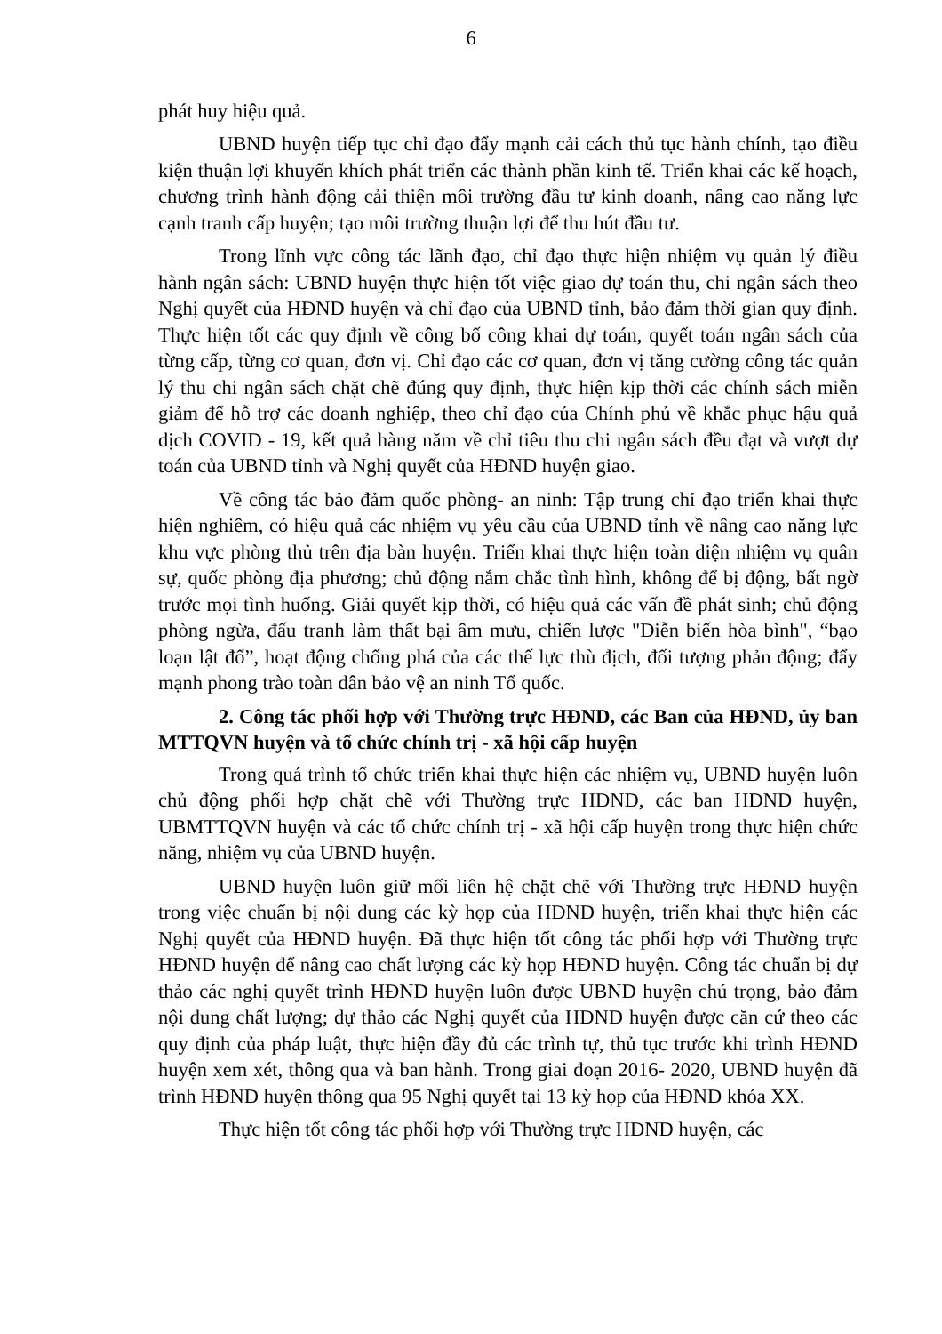6
phát huy hiệu quả.
UBND huyện tiếp tục chỉ đạo đẩy mạnh cải cách thủ tục hành chính, tạo điều kiện thuận lợi khuyến khích phát triển các thành phần kinh tế. Triển khai các kế hoạch, chương trình hành động cải thiện môi trường đầu tư kinh doanh, nâng cao năng lực cạnh tranh cấp huyện; tạo môi trường thuận lợi để thu hút đầu tư.
Trong lĩnh vực công tác lãnh đạo, chỉ đạo thực hiện nhiệm vụ quản lý điều hành ngân sách: UBND huyện thực hiện tốt việc giao dự toán thu, chi ngân sách theo Nghị quyết của HĐND huyện và chỉ đạo của UBND tỉnh, bảo đảm thời gian quy định. Thực hiện tốt các quy định về công bố công khai dự toán, quyết toán ngân sách của từng cấp, từng cơ quan, đơn vị. Chỉ đạo các cơ quan, đơn vị tăng cường công tác quản lý thu chi ngân sách chặt chẽ đúng quy định, thực hiện kịp thời các chính sách miễn giảm để hỗ trợ các doanh nghiệp, theo chỉ đạo của Chính phủ về khắc phục hậu quả dịch COVID - 19, kết quả hàng năm về chỉ tiêu thu chi ngân sách đều đạt và vượt dự toán của UBND tỉnh và Nghị quyết của HĐND huyện giao.
Về công tác bảo đảm quốc phòng- an ninh: Tập trung chỉ đạo triển khai thực hiện nghiêm, có hiệu quả các nhiệm vụ yêu cầu của UBND tỉnh về nâng cao năng lực khu vực phòng thủ trên địa bàn huyện. Triển khai thực hiện toàn diện nhiệm vụ quân sự, quốc phòng địa phương; chủ động nắm chắc tình hình, không để bị động, bất ngờ trước mọi tình huống. Giải quyết kịp thời, có hiệu quả các vấn đề phát sinh; chủ động phòng ngừa, đấu tranh làm thất bại âm mưu, chiến lược "Diễn biến hòa bình", “bạo loạn lật đổ”, hoạt động chống phá của các thế lực thù địch, đối tượng phản động; đẩy mạnh phong trào toàn dân bảo vệ an ninh Tổ quốc.
2. Công tác phối hợp với Thường trực HĐND, các Ban của HĐND, ủy ban MTTQVN huyện và tổ chức chính trị - xã hội cấp huyện
Trong quá trình tổ chức triển khai thực hiện các nhiệm vụ, UBND huyện luôn chủ động phối hợp chặt chẽ với Thường trực HĐND, các ban HĐND huyện, UBMTTQVN huyện và các tổ chức chính trị - xã hội cấp huyện trong thực hiện chức năng, nhiệm vụ của UBND huyện.
UBND huyện luôn giữ mối liên hệ chặt chẽ với Thường trực HĐND huyện trong việc chuẩn bị nội dung các kỳ họp của HĐND huyện, triển khai thực hiện các Nghị quyết của HĐND huyện. Đã thực hiện tốt công tác phối hợp với Thường trực HĐND huyện để nâng cao chất lượng các kỳ họp HĐND huyện. Công tác chuẩn bị dự thảo các nghị quyết trình HĐND huyện luôn được UBND huyện chú trọng, bảo đảm nội dung chất lượng; dự thảo các Nghị quyết của HĐND huyện được căn cứ theo các quy định của pháp luật, thực hiện đầy đủ các trình tự, thủ tục trước khi trình HĐND huyện xem xét, thông qua và ban hành. Trong giai đoạn 2016- 2020, UBND huyện đã trình HĐND huyện thông qua 95 Nghị quyết tại 13 kỳ họp của HĐND khóa XX.
Thực hiện tốt công tác phối hợp với Thường trực HĐND huyện, các